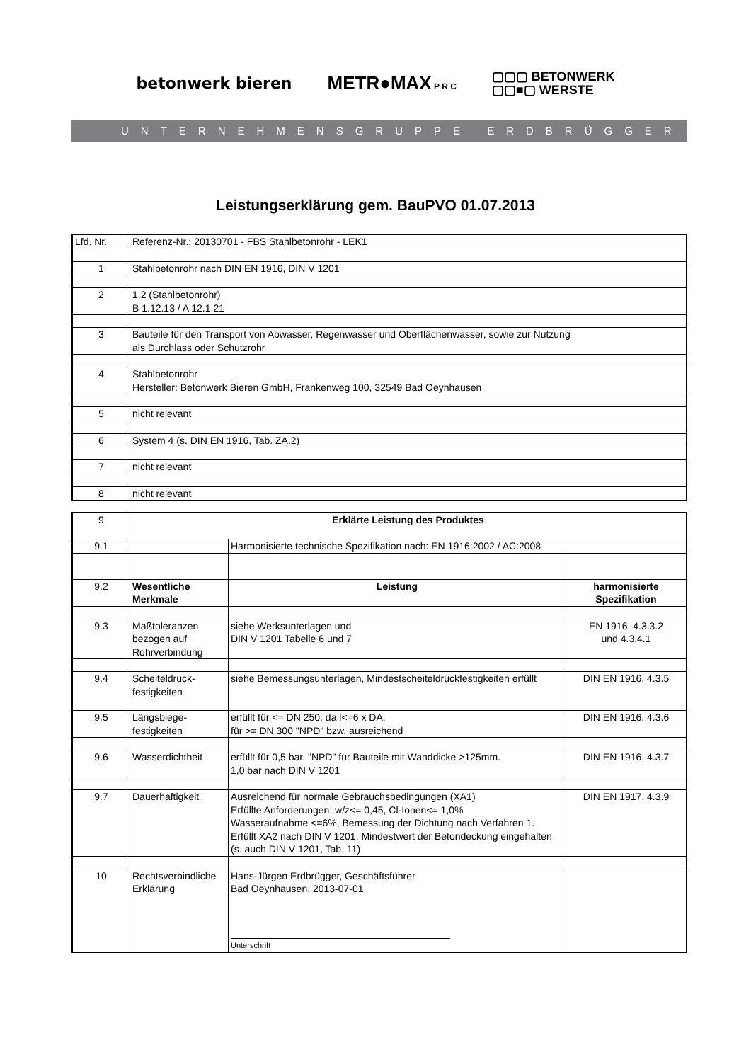betonwerk bieren METR●MAX P R C ▢▢▢ BETONWERK
▢▢■▢ WERSTE
UNTERNEHMENSGRUPPE ERDBRÜGGER
Leistungserklärung gem. BauPVO 01.07.2013
| Lfd. Nr. | Referenz-Nr.: 20130701 - FBS Stahlbetonrohr - LEK1 |
| 1 | Stahlbetonrohr nach DIN EN 1916, DIN V 1201 |
| 2 | 1.2 (Stahlbetonrohr) B 1.12.13 / A 12.1.21 |
| 3 | Bauteile für den Transport von Abwasser, Regenwasser und Oberflächenwasser, sowie zur Nutzung als Durchlass oder Schutzrohr |
| 4 | Stahlbetonrohr Hersteller: Betonwerk Bieren GmbH, Frankenweg 100, 32549 Bad Oeynhausen |
| 5 | nicht relevant |
| 6 | System 4 (s. DIN EN 1916, Tab. ZA.2) |
| 7 | nicht relevant |
| 8 | nicht relevant |
| 9 | Erklärte Leistung des Produktes | | |
| 9.1 | | Harmonisierte technische Spezifikation nach: EN 1916:2002 / AC:2008 | |
| 9.2 | Wesentliche Merkmale | Leistung | harmonisierte Spezifikation |
| 9.3 | Maßtoleranzen bezogen auf Rohrverbindung | siehe Werksunterlagen und DIN V 1201 Tabelle 6 und 7 | EN 1916, 4.3.3.2 und 4.3.4.1 |
| 9.4 | Scheiteldruck- festigkeiten | siehe Bemessungsunterlagen, Mindestscheiteldruckfestigkeiten erfüllt | DIN EN 1916, 4.3.5 |
| 9.5 | Längsbiege- festigkeiten | erfüllt für <= DN 250, da l<=6 x DA, für >= DN 300 "NPD" bzw. ausreichend | DIN EN 1916, 4.3.6 |
| 9.6 | Wasserdichtheit | erfüllt für 0,5 bar. "NPD" für Bauteile mit Wanddicke >125mm. 1,0 bar nach DIN V 1201 | DIN EN 1916, 4.3.7 |
| 9.7 | Dauerhaftigkeit | Ausreichend für normale Gebrauchsbedingungen (XA1) Erfüllte Anforderungen: w/z<= 0,45, Cl-Ionen<= 1,0% Wasseraufnahme <=6%, Bemessung der Dichtung nach Verfahren 1. Erfüllt XA2 nach DIN V 1201. Mindestwert der Betondeckung eingehalten (s. auch DIN V 1201, Tab. 11) | DIN EN 1917, 4.3.9 |
| 10 | Rechtsverbindliche Erklärung | Hans-Jürgen Erdbrügger, Geschäftsführer Bad Oeynhausen, 2013-07-01 Unterschrift | |